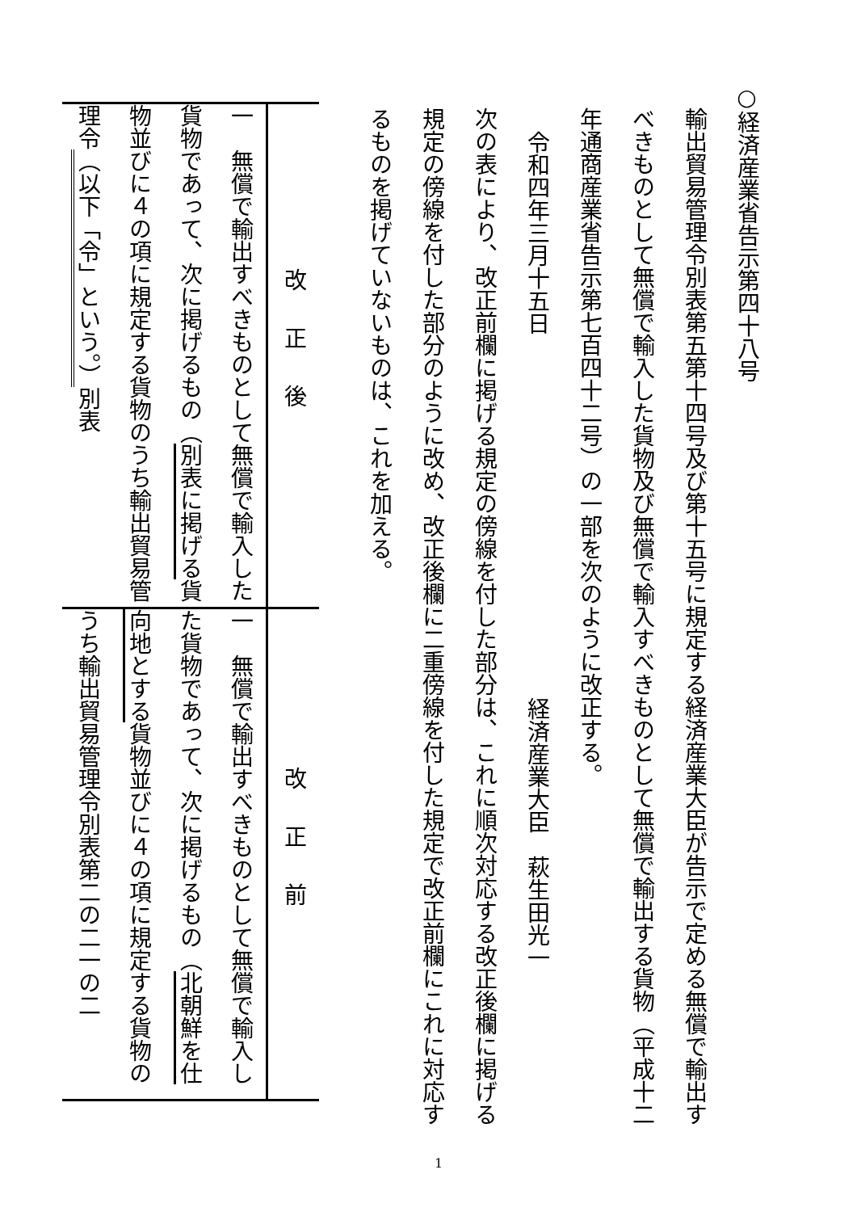○経済産業省告示第四十八号
輸出貿易管理令別表第五第十四号及び第十五号に規定する経済産業大臣が告示で定める無償で輸出すべきものとして無償で輸入した貨物及び無償で輸入すべきものとして無償で輸出する貨物（平成十二年通商産業省告示第七百四十二号）の一部を次のように改正する。
令和四年三月十五日 経済産業大臣　萩生田光一
次の表により、改正前欄に掲げる規定の傍線を付した部分は、これに順次対応する改正後欄に掲げる規定の傍線を付した部分のように改め、改正後欄に二重傍線を付した規定で改正前欄にこれに対応するものを掲げていないものは、これを加える。
| 改正後 | 改正前 |
| 一 無償で輸出すべきものとして無償で輸入した貨物であって、次に掲げるもの（ 別表に掲 げる 貨物並びに４の項に規定する貨物のうち輸出貿易管理令 （以下「令」という。） 別表 | 一 無償で輸出すべきものとして無償で輸入した貨物であって、次に掲げるもの（ 北朝鮮を 仕向地とする 貨物並びに４の項に規定する貨物のうち輸出貿易管理令別表第二の二一の二 |
1